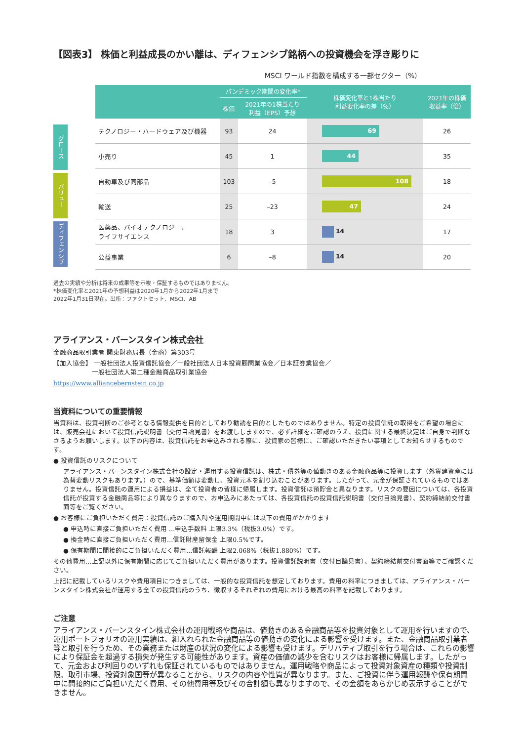【図表3】 株価と利益成長のかい離は、ディフェンシブ銘柄への投資機会を浮き彫りに
MSCI ワールド指数を構成する一部セクター（%）
グロース
バリュー
ディフェンシブ
| | パンデミック期間の変化率* | | 株価変化率と1株当たり 利益変化率の差（%） | 2021年の株価 収益率（倍） |
| --- | --- | --- | --- | --- |
| | 株価 | 2021年の1株当たり 利益（EPS）予想 | | |
| テクノロジー・ハードウェア及び機器 | 93 | 24 | 69 | 26 |
| 小売り | 45 | 1 | 44 | 35 |
| 自動車及び同部品 | 103 | –5 | 108 | 18 |
| 輸送 | 25 | –23 | 47 | 24 |
| 医薬品、バイオテクノロジー、 ライフサイエンス | 18 | 3 | 14 | 17 |
| 公益事業 | 6 | –8 | 14 | 20 |
過去の実績や分析は将来の成果等を示唆・保証するものではありません。
*株価変化率と2021年の予想利益は2020年1月から2022年1月まで
2022年1月31日現在。出所：ファクトセット、MSCI、AB
アライアンス・バーンスタイン株式会社
金融商品取引業者 関東財務局長（金商）第303号
【加入協会】 一般社団法人投資信託協会／一般社団法人日本投資顧問業協会／日本証券業協会／
　　　　　　一般社団法人第二種金融商品取引業協会
https://www.alliancebernstein.co.jp
当資料についての重要情報
当資料は、投資判断のご参考となる情報提供を目的としており勧誘を目的としたものではありません。特定の投資信託の取得をご希望の場合には、販売会社において投資信託説明書（交付目論見書）をお渡ししますので、必ず詳細をご確認のうえ、投資に関する最終決定はご自身で判断なさるようお願いします。以下の内容は、投資信託をお申込みされる際に、投資家の皆様に、ご確認いただきたい事項としてお知らせするものです。
● 投資信託のリスクについて
アライアンス・バーンスタイン株式会社の設定・運用する投資信託は、株式・債券等の値動きのある金融商品等に投資します（外貨建資産には為替変動リスクもあります。）ので、基準価額は変動し、投資元本を割り込むことがあります。したがって、元金が保証されているものではありません。投資信託の運用による損益は、全て投資者の皆様に帰属します。投資信託は預貯金と異なります。リスクの要因については、各投資信託が投資する金融商品等により異なりますので、お申込みにあたっては、各投資信託の投資信託説明書（交付目論見書）、契約締結前交付書面等をご覧ください。
● お客様にご負担いただく費用：投資信託のご購入時や運用期間中には以下の費用がかかります
● 申込時に直接ご負担いただく費用 …申込手数料 上限3.3%（税抜3.0%）です。
● 換金時に直接ご負担いただく費用…信託財産留保金 上限0.5%です。
● 保有期間に間接的にご負担いただく費用…信託報酬 上限2.068%（税抜1.880%）です。
その他費用…上記以外に保有期間に応じてご負担いただく費用があります。投資信託説明書（交付目論見書）、契約締結前交付書面等でご確認ください。
上記に記載しているリスクや費用項目につきましては、一般的な投資信託を想定しております。費用の料率につきましては、アライアンス・バーンスタイン株式会社が運用する全ての投資信託のうち、徴収するそれぞれの費用における最高の料率を記載しております。
ご注意
アライアンス・バーンスタイン株式会社の運用戦略や商品は、値動きのある金融商品等を投資対象として運用を行いますので、運用ポートフォリオの運用実績は、組入れられた金融商品等の値動きの変化による影響を受けます。また、金融商品取引業者等と取引を行うため、その業務または財産の状況の変化による影響も受けます。デリバティブ取引を行う場合は、これらの影響により保証金を超過する損失が発生する可能性があります。資産の価値の減少を含むリスクはお客様に帰属します。したがって、元金および利回りのいずれも保証されているものではありません。運用戦略や商品によって投資対象資産の種類や投資制限、取引市場、投資対象国等が異なることから、リスクの内容や性質が異なります。また、ご投資に伴う運用報酬や保有期間中に間接的にご負担いただく費用、その他費用等及びその合計額も異なりますので、その金額をあらかじめ表示することができません。